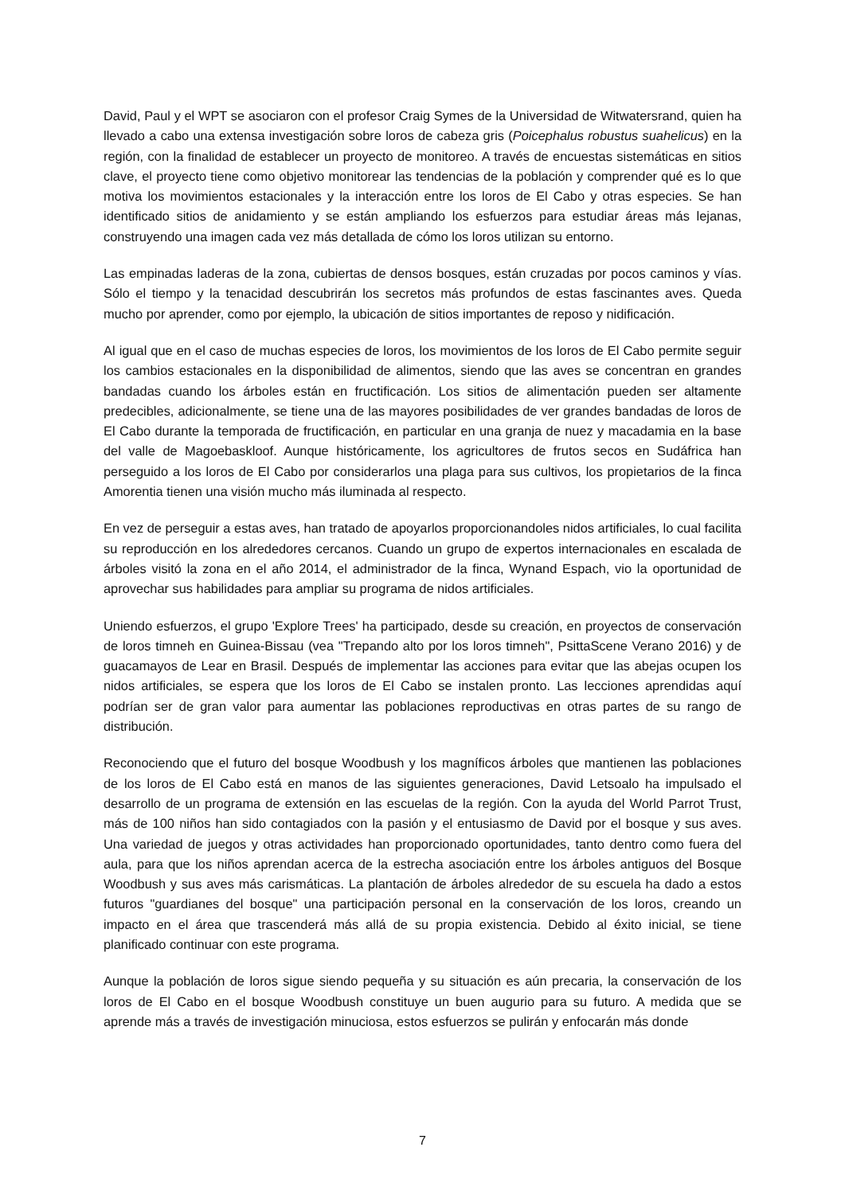David, Paul y el WPT se asociaron con el profesor Craig Symes de la Universidad de Witwatersrand, quien ha llevado a cabo una extensa investigación sobre loros de cabeza gris (Poicephalus robustus suahelicus) en la región, con la finalidad de establecer un proyecto de monitoreo. A través de encuestas sistemáticas en sitios clave, el proyecto tiene como objetivo monitorear las tendencias de la población y comprender qué es lo que motiva los movimientos estacionales y la interacción entre los loros de El Cabo y otras especies. Se han identificado sitios de anidamiento y se están ampliando los esfuerzos para estudiar áreas más lejanas, construyendo una imagen cada vez más detallada de cómo los loros utilizan su entorno.
Las empinadas laderas de la zona, cubiertas de densos bosques, están cruzadas por pocos caminos y vías. Sólo el tiempo y la tenacidad descubrirán los secretos más profundos de estas fascinantes aves. Queda mucho por aprender, como por ejemplo, la ubicación de sitios importantes de reposo y nidificación.
Al igual que en el caso de muchas especies de loros, los movimientos de los loros de El Cabo permite seguir los cambios estacionales en la disponibilidad de alimentos, siendo que las aves se concentran en grandes bandadas cuando los árboles están en fructificación. Los sitios de alimentación pueden ser altamente predecibles, adicionalmente, se tiene una de las mayores posibilidades de ver grandes bandadas de loros de El Cabo durante la temporada de fructificación, en particular en una granja de nuez y macadamia en la base del valle de Magoebaskloof. Aunque históricamente, los agricultores de frutos secos en Sudáfrica han perseguido a los loros de El Cabo por considerarlos una plaga para sus cultivos, los propietarios de la finca Amorentia tienen una visión mucho más iluminada al respecto.
En vez de perseguir a estas aves, han tratado de apoyarlos proporcionandoles nidos artificiales, lo cual facilita su reproducción en los alrededores cercanos. Cuando un grupo de expertos internacionales en escalada de árboles visitó la zona en el año 2014, el administrador de la finca, Wynand Espach, vio la oportunidad de aprovechar sus habilidades para ampliar su programa de nidos artificiales.
Uniendo esfuerzos, el grupo 'Explore Trees' ha participado, desde su creación, en proyectos de conservación de loros timneh en Guinea-Bissau (vea "Trepando alto por los loros timneh", PsittaScene Verano 2016) y de guacamayos de Lear en Brasil. Después de implementar las acciones para evitar que las abejas ocupen los nidos artificiales, se espera que los loros de El Cabo se instalen pronto. Las lecciones aprendidas aquí podrían ser de gran valor para aumentar las poblaciones reproductivas en otras partes de su rango de distribución.
Reconociendo que el futuro del bosque Woodbush y los magníficos árboles que mantienen las poblaciones de los loros de El Cabo está en manos de las siguientes generaciones, David Letsoalo ha impulsado el desarrollo de un programa de extensión en las escuelas de la región. Con la ayuda del World Parrot Trust, más de 100 niños han sido contagiados con la pasión y el entusiasmo de David por el bosque y sus aves. Una variedad de juegos y otras actividades han proporcionado oportunidades, tanto dentro como fuera del aula, para que los niños aprendan acerca de la estrecha asociación entre los árboles antiguos del Bosque Woodbush y sus aves más carismáticas. La plantación de árboles alrededor de su escuela ha dado a estos futuros "guardianes del bosque" una participación personal en la conservación de los loros, creando un impacto en el área que trascenderá más allá de su propia existencia. Debido al éxito inicial, se tiene planificado continuar con este programa.
Aunque la población de loros sigue siendo pequeña y su situación es aún precaria, la conservación de los loros de El Cabo en el bosque Woodbush constituye un buen augurio para su futuro. A medida que se aprende más a través de investigación minuciosa, estos esfuerzos se pulirán y enfocarán más donde
7